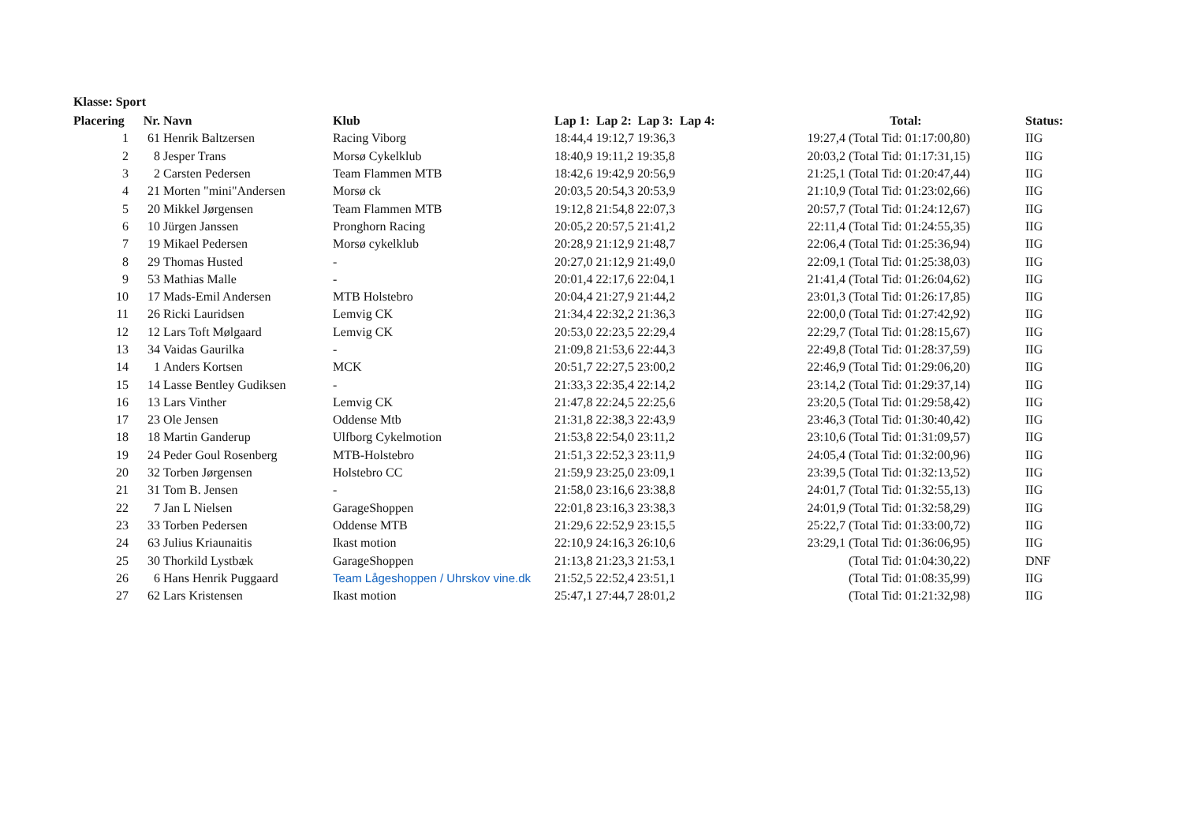Klasse: Sport
| Placering | Nr. | Navn | Klub | Lap 1: Lap 2: Lap 3: Lap 4: | Total: | Status: |
| --- | --- | --- | --- | --- | --- | --- |
| 1 | 61 | Henrik Baltzersen | Racing Viborg | 18:44,4 19:12,7 19:36,3 | 19:27,4 (Total Tid: 01:17:00,80) | IIG |
| 2 | 8 | Jesper Trans | Morsø Cykelklub | 18:40,9 19:11,2 19:35,8 | 20:03,2 (Total Tid: 01:17:31,15) | IIG |
| 3 | 2 | Carsten Pedersen | Team Flammen MTB | 18:42,6 19:42,9 20:56,9 | 21:25,1 (Total Tid: 01:20:47,44) | IIG |
| 4 | 21 | Morten "mini"Andersen | Morsø ck | 20:03,5 20:54,3 20:53,9 | 21:10,9 (Total Tid: 01:23:02,66) | IIG |
| 5 | 20 | Mikkel Jørgensen | Team Flammen MTB | 19:12,8 21:54,8 22:07,3 | 20:57,7 (Total Tid: 01:24:12,67) | IIG |
| 6 | 10 | Jürgen Janssen | Pronghorn Racing | 20:05,2 20:57,5 21:41,2 | 22:11,4 (Total Tid: 01:24:55,35) | IIG |
| 7 | 19 | Mikael Pedersen | Morsø cykelklub | 20:28,9 21:12,9 21:48,7 | 22:06,4 (Total Tid: 01:25:36,94) | IIG |
| 8 | 29 | Thomas Husted | - | 20:27,0 21:12,9 21:49,0 | 22:09,1 (Total Tid: 01:25:38,03) | IIG |
| 9 | 53 | Mathias Malle | - | 20:01,4 22:17,6 22:04,1 | 21:41,4 (Total Tid: 01:26:04,62) | IIG |
| 10 | 17 | Mads-Emil Andersen | MTB Holstebro | 20:04,4 21:27,9 21:44,2 | 23:01,3 (Total Tid: 01:26:17,85) | IIG |
| 11 | 26 | Ricki Lauridsen | Lemvig CK | 21:34,4 22:32,2 21:36,3 | 22:00,0 (Total Tid: 01:27:42,92) | IIG |
| 12 | 12 | Lars Toft Mølgaard | Lemvig CK | 20:53,0 22:23,5 22:29,4 | 22:29,7 (Total Tid: 01:28:15,67) | IIG |
| 13 | 34 | Vaidas Gaurilka | - | 21:09,8 21:53,6 22:44,3 | 22:49,8 (Total Tid: 01:28:37,59) | IIG |
| 14 | 1 | Anders Kortsen | MCK | 20:51,7 22:27,5 23:00,2 | 22:46,9 (Total Tid: 01:29:06,20) | IIG |
| 15 | 14 | Lasse Bentley Gudiksen | - | 21:33,3 22:35,4 22:14,2 | 23:14,2 (Total Tid: 01:29:37,14) | IIG |
| 16 | 13 | Lars Vinther | Lemvig CK | 21:47,8 22:24,5 22:25,6 | 23:20,5 (Total Tid: 01:29:58,42) | IIG |
| 17 | 23 | Ole Jensen | Oddense Mtb | 21:31,8 22:38,3 22:43,9 | 23:46,3 (Total Tid: 01:30:40,42) | IIG |
| 18 | 18 | Martin Ganderup | Ulfborg Cykelmotion | 21:53,8 22:54,0 23:11,2 | 23:10,6 (Total Tid: 01:31:09,57) | IIG |
| 19 | 24 | Peder Goul Rosenberg | MTB-Holstebro | 21:51,3 22:52,3 23:11,9 | 24:05,4 (Total Tid: 01:32:00,96) | IIG |
| 20 | 32 | Torben Jørgensen | Holstebro CC | 21:59,9 23:25,0 23:09,1 | 23:39,5 (Total Tid: 01:32:13,52) | IIG |
| 21 | 31 | Tom B. Jensen | - | 21:58,0 23:16,6 23:38,8 | 24:01,7 (Total Tid: 01:32:55,13) | IIG |
| 22 | 7 | Jan L Nielsen | GarageShoppen | 22:01,8 23:16,3 23:38,3 | 24:01,9 (Total Tid: 01:32:58,29) | IIG |
| 23 | 33 | Torben Pedersen | Oddense MTB | 21:29,6 22:52,9 23:15,5 | 25:22,7 (Total Tid: 01:33:00,72) | IIG |
| 24 | 63 | Julius Kriaunaitis | Ikast motion | 22:10,9 24:16,3 26:10,6 | 23:29,1 (Total Tid: 01:36:06,95) | IIG |
| 25 | 30 | Thorkild Lystbæk | GarageShoppen | 21:13,8 21:23,3 21:53,1 | (Total Tid: 01:04:30,22) | DNF |
| 26 | 6 | Hans Henrik Puggaard | Team Lågeshoppen / Uhrskov vine.dk | 21:52,5 22:52,4 23:51,1 | (Total Tid: 01:08:35,99) | IIG |
| 27 | 62 | Lars Kristensen | Ikast motion | 25:47,1 27:44,7 28:01,2 | (Total Tid: 01:21:32,98) | IIG |